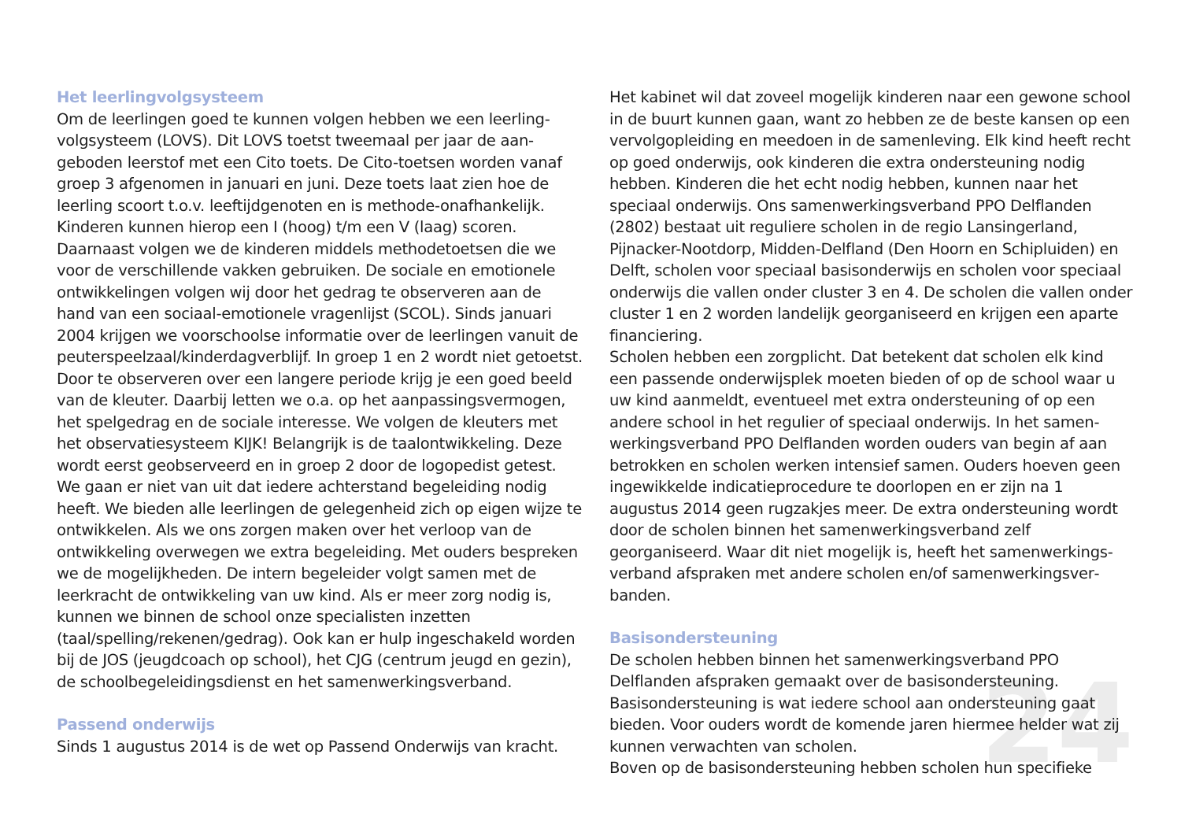24
Het leerlingvolgsysteem
Om de leerlingen goed te kunnen volgen hebben we een leerling­volgsysteem (LOVS). Dit LOVS toetst tweemaal per jaar de aan­geboden leerstof met een Cito toets. De Cito-toetsen worden van­af groep 3 afgenomen in januari en juni. Deze toets laat zien hoe de leerling scoort t.o.v. leeftijdgenoten en is methode-onafhanke­lijk. Kinderen kunnen hierop een I (hoog) t/m een V (laag) scoren. Daarnaast volgen we de kinderen middels methodetoetsen die we voor de verschillende vakken gebruiken. De sociale en emoti­onele ontwikkelingen volgen wij door het gedrag te observeren aan de hand van een sociaal-emotionele vragenlijst (SCOL). Sinds januari 2004 krijgen we voorschoolse informatie over de leerlingen vanuit de peuterspeelzaal/kinderdagverblijf. In groep 1 en 2 wordt niet getoetst. Door te observeren over een langere periode krijg je een goed beeld van de kleuter. Daarbij letten we o.a. op het aanpassingsvermogen, het spelgedrag en de sociale interesse. We volgen de kleuters met het observatiesysteem KIJK! Belangrijk is de taalontwikkeling. Deze wordt eerst geobserveerd en in groep 2 door de logopedist getest. We gaan er niet van uit dat iedere achterstand begeleiding nodig heeft. We bieden alle leerlingen de gelegenheid zich op eigen wijze te ontwikkelen. Als we ons zorgen maken over het verloop van de ontwikkeling overwegen we extra begeleiding. Met ouders bespreken we de mogelijkheden. De intern begeleider volgt samen met de leerkracht de ontwikkeling van uw kind. Als er meer zorg nodig is, kunnen we binnen de school onze specialisten inzetten (taal/spelling/rekenen/gedrag). Ook kan er hulp ingeschakeld worden bij de JOS (jeugdcoach op school), het CJG (centrum jeugd en gezin), de schoolbegeleidingsdienst en het samenwerkingsverband.
Passend onderwijs
Sinds 1 augustus 2014 is de wet op Passend Onderwijs van kracht.
Het kabinet wil dat zoveel mogelijk kinderen naar een gewone school in de buurt kunnen gaan, want zo hebben ze de beste kansen op een vervolgopleiding en meedoen in de samenleving. Elk kind heeft recht op goed onderwijs, ook kinderen die extra ondersteuning nodig hebben. Kinderen die het echt nodig hebben, kunnen naar het speciaal onderwijs. Ons samenwerkingsverband PPO Delflanden (2802) bestaat uit reguliere scholen in de regio Lansingerland, Pijnacker-Nootdorp, Midden-Delfland (Den Hoorn en Schipluiden) en Delft, scholen voor speciaal basisonderwijs en scholen voor speciaal onderwijs die vallen onder cluster 3 en 4. De scholen die vallen onder cluster 1 en 2 worden landelijk georgani­seerd en krijgen een aparte financiering.
Scholen hebben een zorgplicht. Dat betekent dat scholen elk kind een passende onderwijsplek moeten bieden of op de school waar u uw kind aanmeldt, eventueel met extra ondersteuning of op een andere school in het regulier of speciaal onderwijs. In het samen­werkingsverband PPO Delflanden worden ouders van begin af aan betrokken en scholen werken intensief samen. Ouders hoeven geen ingewikkelde indicatieprocedure te doorlopen en er zijn na 1 augustus 2014 geen rugzakjes meer. De extra ondersteuning wordt door de scholen binnen het samenwerkingsverband zelf georganiseerd. Waar dit niet mogelijk is, heeft het samenwerkings­verband afspraken met andere scholen en/of samenwerkingsver­banden.
Basisondersteuning
De scholen hebben binnen het samenwerkingsverband PPO Delflanden afspraken gemaakt over de basisondersteuning. Basisondersteuning is wat iedere school aan ondersteuning gaat bieden. Voor ouders wordt de komende jaren hiermee helder wat zij kunnen verwachten van scholen.
Boven op de basisondersteuning hebben scholen hun specifieke